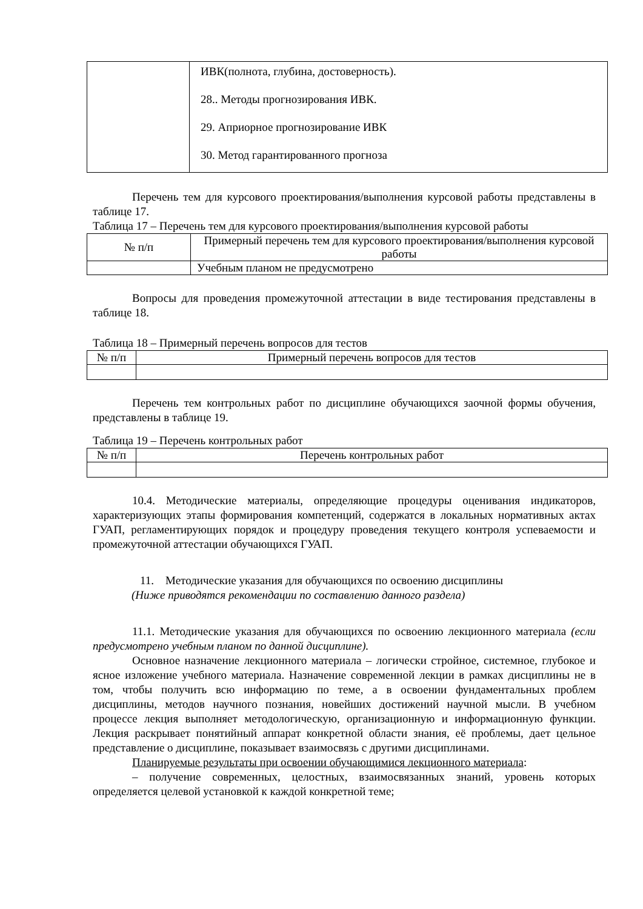| | ИВК(полнота, глубина, достоверность). 28.. Методы прогнозирования ИВК. 29. Априорное прогнозирование ИВК 30. Метод гарантированного прогноза |
Перечень тем для курсового проектирования/выполнения курсовой работы представлены в таблице 17.
Таблица 17 – Перечень тем для курсового проектирования/выполнения курсовой работы
| № п/п | Примерный перечень тем для курсового проектирования/выполнения курсовой работы |
| --- | --- |
| | Учебным планом не предусмотрено |
Вопросы для проведения промежуточной аттестации в виде тестирования представлены в таблице 18.
Таблица 18 – Примерный перечень вопросов для тестов
| № п/п | Примерный перечень вопросов для тестов |
| --- | --- |
Перечень тем контрольных работ по дисциплине обучающихся заочной формы обучения, представлены в таблице 19.
Таблица 19 – Перечень контрольных работ
| № п/п | Перечень контрольных работ |
| --- | --- |
10.4. Методические материалы, определяющие процедуры оценивания индикаторов, характеризующих этапы формирования компетенций, содержатся в локальных нормативных актах ГУАП, регламентирующих порядок и процедуру проведения текущего контроля успеваемости и промежуточной аттестации обучающихся ГУАП.
11. Методические указания для обучающихся по освоению дисциплины
(Ниже приводятся рекомендации по составлению данного раздела)
11.1. Методические указания для обучающихся по освоению лекционного материала (если предусмотрено учебным планом по данной дисциплине).
Основное назначение лекционного материала – логически стройное, системное, глубокое и ясное изложение учебного материала. Назначение современной лекции в рамках дисциплины не в том, чтобы получить всю информацию по теме, а в освоении фундаментальных проблем дисциплины, методов научного познания, новейших достижений научной мысли. В учебном процессе лекция выполняет методологическую, организационную и информационную функции. Лекция раскрывает понятийный аппарат конкретной области знания, её проблемы, дает цельное представление о дисциплине, показывает взаимосвязь с другими дисциплинами.
Планируемые результаты при освоении обучающимися лекционного материала:
– получение современных, целостных, взаимосвязанных знаний, уровень которых определяется целевой установкой к каждой конкретной теме;